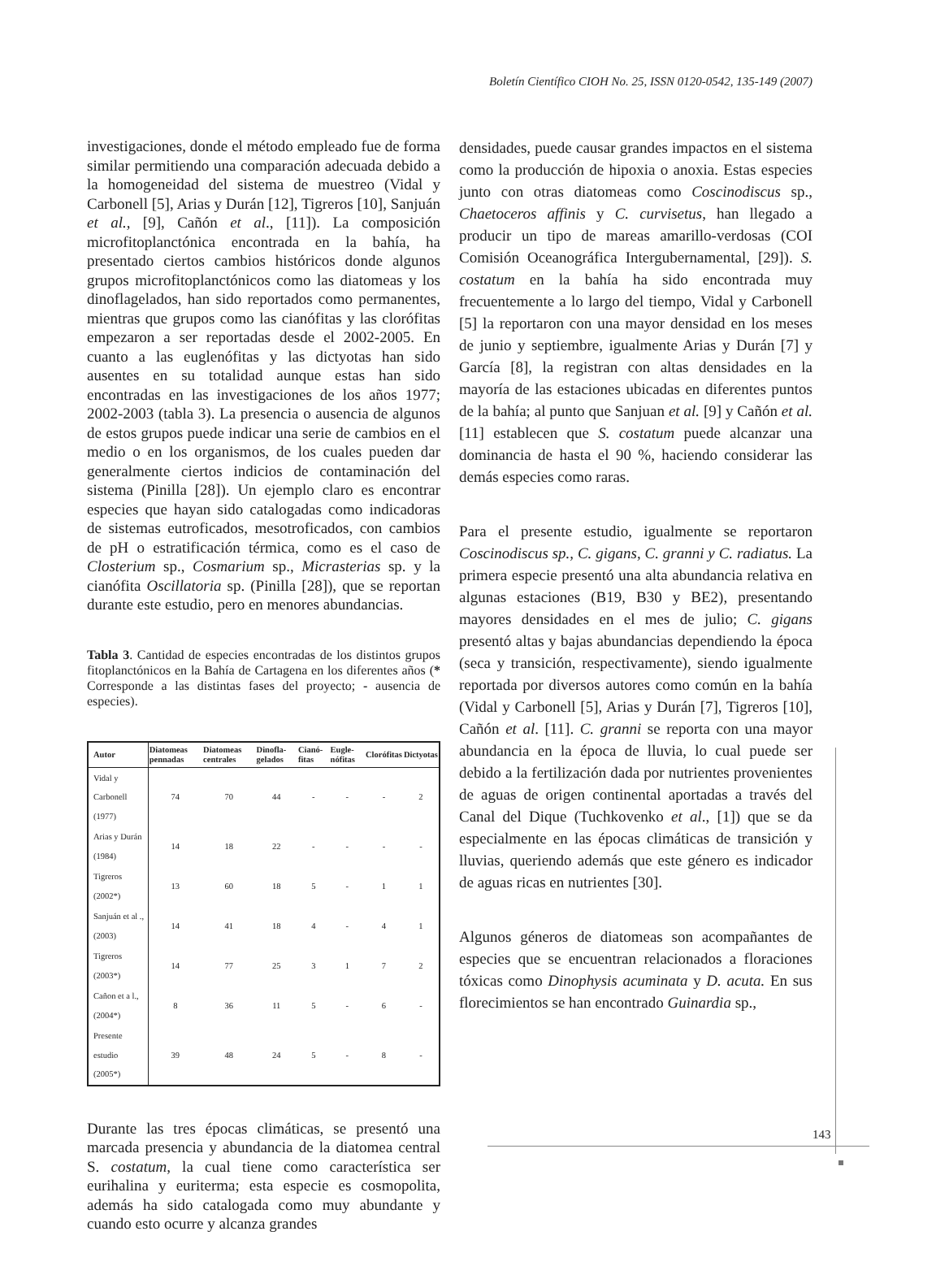Boletín Científico CIOH No. 25, ISSN 0120-0542, 135-149 (2007)
investigaciones, donde el método empleado fue de forma similar permitiendo una comparación adecuada debido a la homogeneidad del sistema de muestreo (Vidal y Carbonell [5], Arias y Durán [12], Tigreros [10], Sanjuán et al., [9], Cañón et al., [11]). La composición microfitoplanctónica encontrada en la bahía, ha presentado ciertos cambios históricos donde algunos grupos microfitoplanctónicos como las diatomeas y los dinoflagelados, han sido reportados como permanentes, mientras que grupos como las cianófitas y las clorófitas empezaron a ser reportadas desde el 2002-2005. En cuanto a las euglenófitas y las dictyotas han sido ausentes en su totalidad aunque estas han sido encontradas en las investigaciones de los años 1977; 2002-2003 (tabla 3). La presencia o ausencia de algunos de estos grupos puede indicar una serie de cambios en el medio o en los organismos, de los cuales pueden dar generalmente ciertos indicios de contaminación del sistema (Pinilla [28]). Un ejemplo claro es encontrar especies que hayan sido catalogadas como indicadoras de sistemas eutroficados, mesotroficados, con cambios de pH o estratificación térmica, como es el caso de Closterium sp., Cosmarium sp., Micrasterias sp. y la cianófita Oscillatoria sp. (Pinilla [28]), que se reportan durante este estudio, pero en menores abundancias.
Tabla 3. Cantidad de especies encontradas de los distintos grupos fitoplanctónicos en la Bahía de Cartagena en los diferentes años (* Corresponde a las distintas fases del proyecto; - ausencia de especies).
| Autor | Diatomeas pennadas | Diatomeas centrales | Dinofla-gelados | Cianó-fitas | Eugle-nófitas | Clorófitas | Dictyotas |
| --- | --- | --- | --- | --- | --- | --- | --- |
| Vidal y Carbonell (1977) | 74 | 70 | 44 | - | - | - | 2 |
| Arias y Durán (1984) | 14 | 18 | 22 | - | - | - | - |
| Tigreros (2002*) | 13 | 60 | 18 | 5 | - | 1 | 1 |
| Sanjuán et al ., (2003) | 14 | 41 | 18 | 4 | - | 4 | 1 |
| Tigreros (2003*) | 14 | 77 | 25 | 3 | 1 | 7 | 2 |
| Cañon et a l., (2004*) | 8 | 36 | 11 | 5 | - | 6 | - |
| Presente estudio (2005*) | 39 | 48 | 24 | 5 | - | 8 | - |
Durante las tres épocas climáticas, se presentó una marcada presencia y abundancia de la diatomea central S. costatum, la cual tiene como característica ser eurihalina y euriterma; esta especie es cosmopolita, además ha sido catalogada como muy abundante y cuando esto ocurre y alcanza grandes
densidades, puede causar grandes impactos en el sistema como la producción de hipoxia o anoxia. Estas especies junto con otras diatomeas como Coscinodiscus sp., Chaetoceros affinis y C. curvisetus, han llegado a producir un tipo de mareas amarillo-verdosas (COI Comisión Oceanográfica Intergubernamental, [29]). S. costatum en la bahía ha sido encontrada muy frecuentemente a lo largo del tiempo, Vidal y Carbonell [5] la reportaron con una mayor densidad en los meses de junio y septiembre, igualmente Arias y Durán [7] y García [8], la registran con altas densidades en la mayoría de las estaciones ubicadas en diferentes puntos de la bahía; al punto que Sanjuan et al. [9] y Cañón et al. [11] establecen que S. costatum puede alcanzar una dominancia de hasta el 90 %, haciendo considerar las demás especies como raras.
Para el presente estudio, igualmente se reportaron Coscinodiscus sp., C. gigans, C. granni y C. radiatus. La primera especie presentó una alta abundancia relativa en algunas estaciones (B19, B30 y BE2), presentando mayores densidades en el mes de julio; C. gigans presentó altas y bajas abundancias dependiendo la época (seca y transición, respectivamente), siendo igualmente reportada por diversos autores como común en la bahía (Vidal y Carbonell [5], Arias y Durán [7], Tigreros [10], Cañón et al. [11]. C. granni se reporta con una mayor abundancia en la época de lluvia, lo cual puede ser debido a la fertilización dada por nutrientes provenientes de aguas de origen continental aportadas a través del Canal del Dique (Tuchkovenko et al., [1]) que se da especialmente en las épocas climáticas de transición y lluvias, queriendo además que este género es indicador de aguas ricas en nutrientes [30].
Algunos géneros de diatomeas son acompañantes de especies que se encuentran relacionados a floraciones tóxicas como Dinophysis acuminata y D. acuta. En sus florecimientos se han encontrado Guinardia sp.,
143